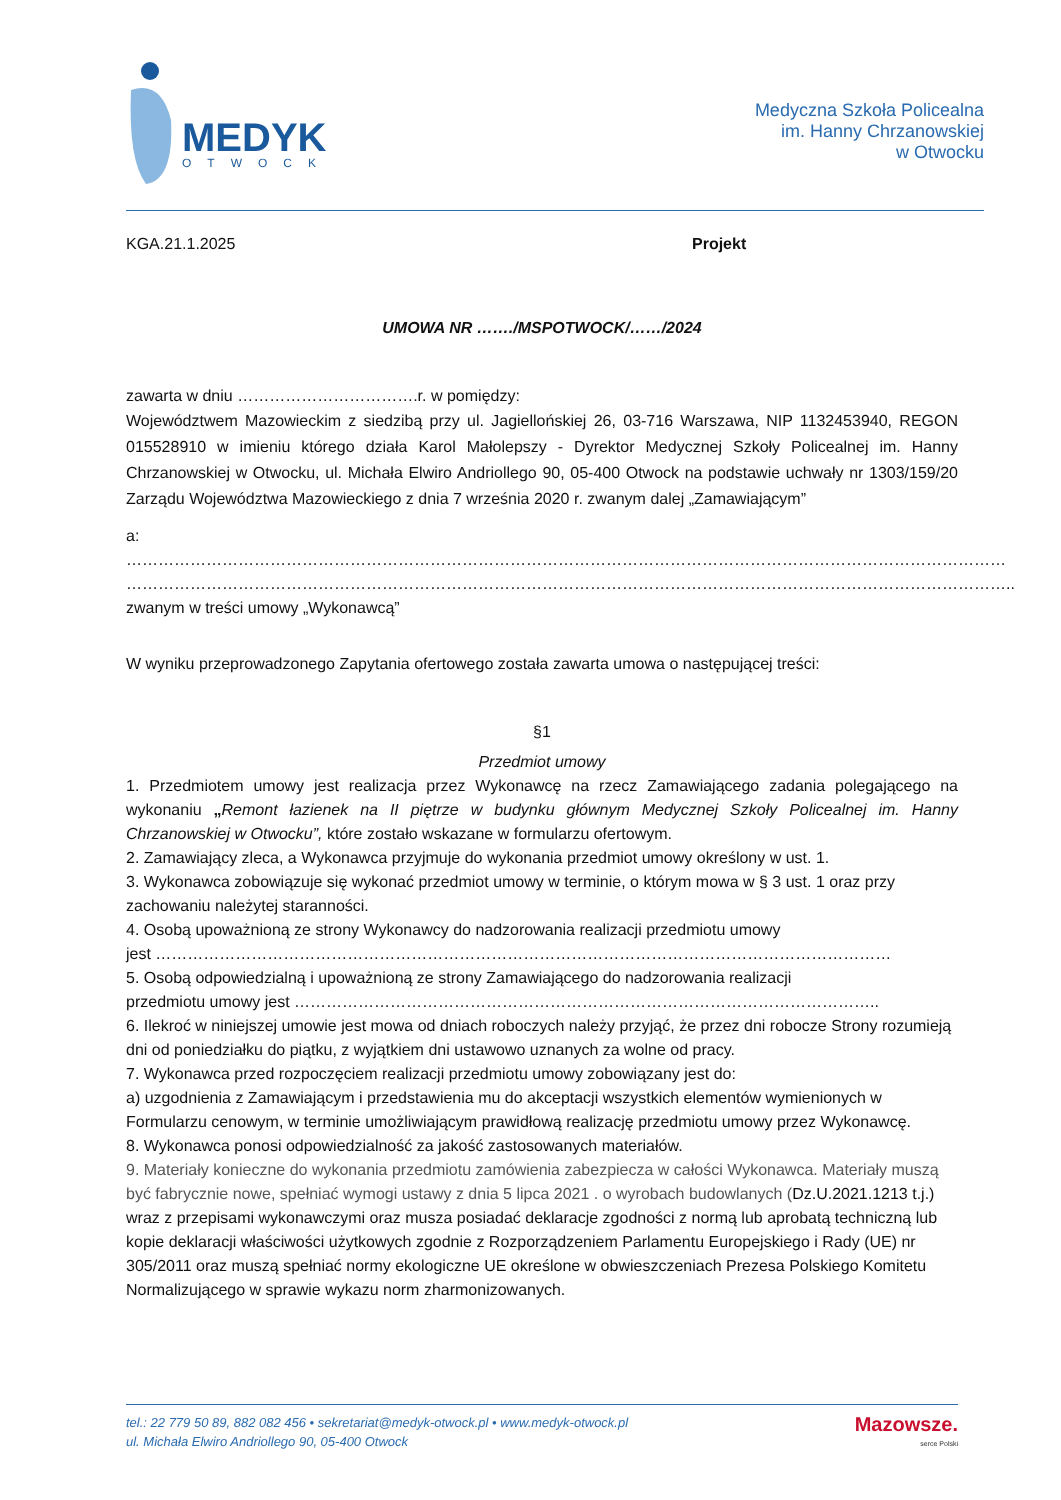MEDYK
OTWOCK
Medyczna Szkoła Policealna
im. Hanny Chrzanowskiej
w Otwocku
KGA.21.1.2025 Projekt
UMOWA NR ……./MSPOTWOCK/……/2024
zawarta w dniu …………………………….r. w pomiędzy:
Województwem Mazowieckim z siedzibą przy ul. Jagiellońskiej 26, 03-716 Warszawa, NIP 1132453940, REGON 015528910 w imieniu którego działa Karol Małolepszy - Dyrektor Medycznej Szkoły Policealnej im. Hanny Chrzanowskiej w Otwocku, ul. Michała Elwiro Andriollego 90, 05-400 Otwock na podstawie uchwały nr 1303/159/20 Zarządu Województwa Mazowieckiego z dnia 7 września 2020 r. zwanym dalej „Zamawiającym”
a:
…………………………………………………………………………………………………………………………………………………
…………………………………………………………………………………………………………………………………………………..
zwanym w treści umowy „Wykonawcą”
W wyniku przeprowadzonego Zapytania ofertowego została zawarta umowa o następującej treści:
§1
Przedmiot umowy
1. Przedmiotem umowy jest realizacja przez Wykonawcę na rzecz Zamawiającego zadania polegającego na wykonaniu „Remont łazienek na II piętrze w budynku głównym Medycznej Szkoły Policealnej im. Hanny Chrzanowskiej w Otwocku”, które zostało wskazane w formularzu ofertowym.
2. Zamawiający zleca, a Wykonawca przyjmuje do wykonania przedmiot umowy określony w ust. 1.
3. Wykonawca zobowiązuje się wykonać przedmiot umowy w terminie, o którym mowa w § 3 ust. 1 oraz przy zachowaniu należytej staranności.
4. Osobą upoważnioną ze strony Wykonawcy do nadzorowania realizacji przedmiotu umowy
jest …………………………………………………………………………………………………………………………
5. Osobą odpowiedzialną i upoważnioną ze strony Zamawiającego do nadzorowania realizacji
przedmiotu umowy jest ………………………………………………………………………………………………..
6. Ilekroć w niniejszej umowie jest mowa od dniach roboczych należy przyjąć, że przez dni robocze Strony rozumieją dni od poniedziałku do piątku, z wyjątkiem dni ustawowo uznanych za wolne od pracy.
7. Wykonawca przed rozpoczęciem realizacji przedmiotu umowy zobowiązany jest do:
a) uzgodnienia z Zamawiającym i przedstawienia mu do akceptacji wszystkich elementów wymienionych w Formularzu cenowym, w terminie umożliwiającym prawidłową realizację przedmiotu umowy przez Wykonawcę.
8. Wykonawca ponosi odpowiedzialność za jakość zastosowanych materiałów.
9. Materiały konieczne do wykonania przedmiotu zamówienia zabezpiecza w całości Wykonawca. Materiały muszą być fabrycznie nowe, spełniać wymogi ustawy z dnia 5 lipca 2021 . o wyrobach budowlanych (Dz.U.2021.1213 t.j.) wraz z przepisami wykonawczymi oraz musza posiadać deklaracje zgodności z normą lub aprobatą techniczną lub kopie deklaracji właściwości użytkowych zgodnie z Rozporządzeniem Parlamentu Europejskiego i Rady (UE) nr 305/2011 oraz muszą spełniać normy ekologiczne UE określone w obwieszczeniach Prezesa Polskiego Komitetu Normalizującego w sprawie wykazu norm zharmonizowanych.
tel.: 22 779 50 89, 882 082 456 • sekretariat@medyk-otwock.pl • www.medyk-otwock.pl
ul. Michała Elwiro Andriollego 90, 05-400 Otwock
Mazowsze.
serce Polski